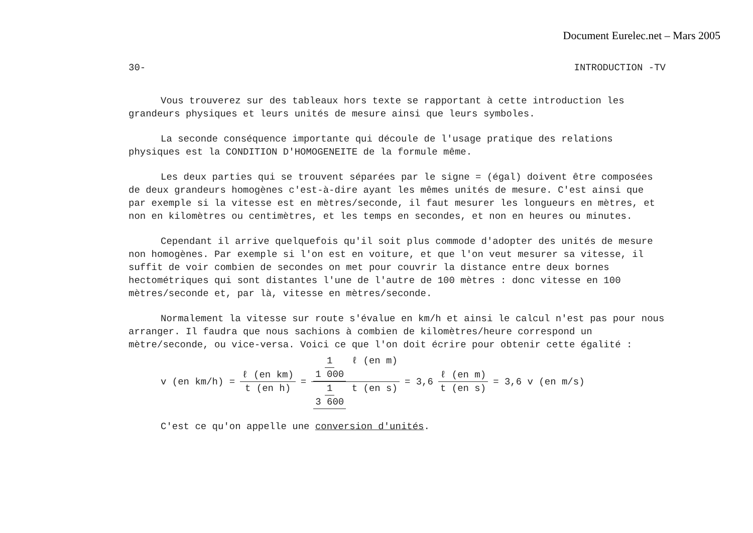Document Eurelec.net – Mars 2005
30- INTRODUCTION -TV
Vous trouverez sur des tableaux hors texte se rapportant à cette introduction les grandeurs physiques et leurs unités de mesure ainsi que leurs symboles.
La seconde conséquence importante qui découle de l'usage pratique des relations physiques est la CONDITION D'HOMOGENEITE de la formule même.
Les deux parties qui se trouvent séparées par le signe = (égal) doivent être composées de deux grandeurs homogènes c'est-à-dire ayant les mêmes unités de mesure. C'est ainsi que par exemple si la vitesse est en mètres/seconde, il faut mesurer les longueurs en mètres, et non en kilomètres ou centimètres, et les temps en secondes, et non en heures ou minutes.
Cependant il arrive quelquefois qu'il soit plus commode d'adopter des unités de mesure non homogènes. Par exemple si l'on est en voiture, et que l'on veut mesurer sa vitesse, il suffit de voir combien de secondes on met pour couvrir la distance entre deux bornes hectométriques qui sont distantes l'une de l'autre de 100 mètres : donc vitesse en 100 mètres/seconde et, par là, vitesse en mètres/seconde.
Normalement la vitesse sur route s'évalue en km/h et ainsi le calcul n'est pas pour nous arranger. Il faudra que nous sachions à combien de kilomètres/heure correspond un mètre/seconde, ou vice-versa. Voici ce que l'on doit écrire pour obtenir cette égalité :
v (en km/h) = ℓ (en km) t (en h) = 1 1 000 ℓ (en m) 1 3 600 t (en s) = 3,6 ℓ (en m) t (en s) = 3,6 v (en m/s)
C'est ce qu'on appelle une conversion d'unités.